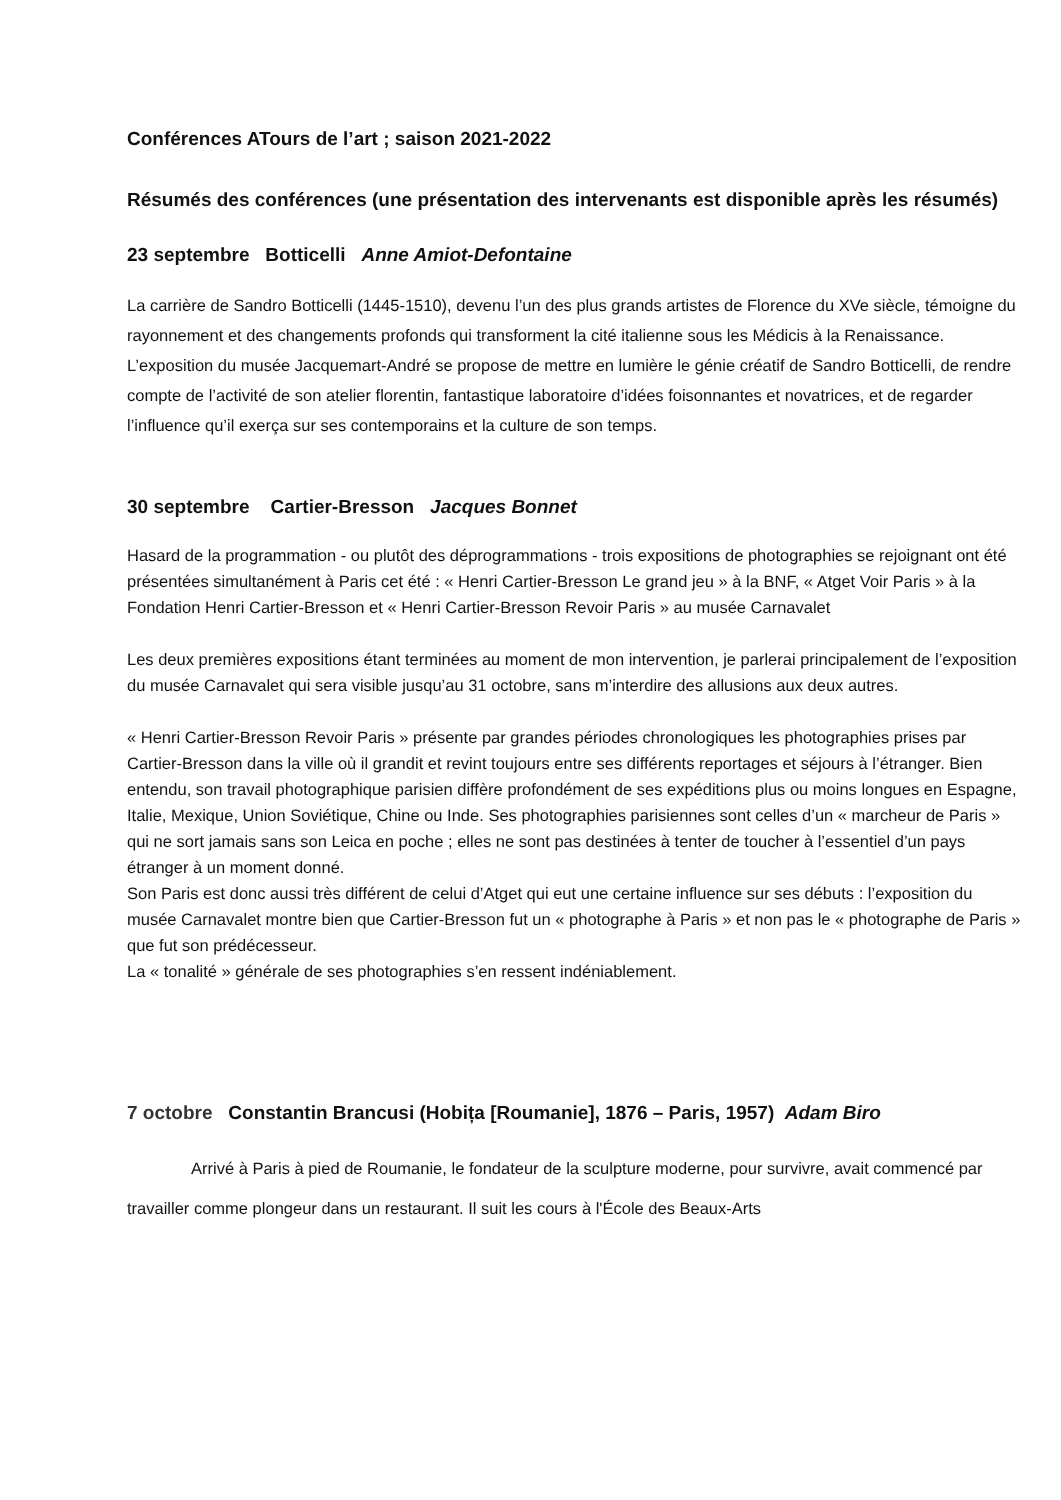Conférences ATours de l’art ; saison 2021-2022
Résumés des conférences (une présentation des intervenants est disponible après les résumés)
23 septembre Botticelli Anne Amiot-Defontaine
La carrière de Sandro Botticelli (1445-1510), devenu l’un des plus grands artistes de Florence du XVe siècle, témoigne du rayonnement et des changements profonds qui transforment la cité italienne sous les Médicis à la Renaissance. L’exposition du musée Jacquemart-André se propose de mettre en lumière le génie créatif de Sandro Botticelli, de rendre compte de l’activité de son atelier florentin, fantastique laboratoire d’idées foisonnantes et novatrices, et de regarder l’influence qu’il exerça sur ses contemporains et la culture de son temps.
30 septembre Cartier-Bresson Jacques Bonnet
Hasard de la programmation - ou plutôt des déprogrammations - trois expositions de photographies se rejoignant ont été présentées simultanément à Paris cet été : « Henri Cartier-Bresson Le grand jeu » à la BNF, « Atget Voir Paris » à la Fondation Henri Cartier-Bresson et « Henri Cartier-Bresson Revoir Paris » au musée Carnavalet
Les deux premières expositions étant terminées au moment de mon intervention, je parlerai principalement de l’exposition du musée Carnavalet qui sera visible jusqu’au 31 octobre, sans m’interdire des allusions aux deux autres.
« Henri Cartier-Bresson Revoir Paris » présente par grandes périodes chronologiques les photographies prises par Cartier-Bresson dans la ville où il grandit et revint toujours entre ses différents reportages et séjours à l’étranger. Bien entendu, son travail photographique parisien diffère profondément de ses expéditions plus ou moins longues en Espagne, Italie, Mexique, Union Soviétique, Chine ou Inde. Ses photographies parisiennes sont celles d’un « marcheur de Paris » qui ne sort jamais sans son Leica en poche ; elles ne sont pas destinées à tenter de toucher à l’essentiel d’un pays étranger à un moment donné.
Son Paris est donc aussi très différent de celui d’Atget qui eut une certaine influence sur ses débuts : l’exposition du musée Carnavalet montre bien que Cartier-Bresson fut un « photographe à Paris » et non pas le « photographe de Paris » que fut son prédécesseur.
La « tonalité » générale de ses photographies s’en ressent indéniablement.
7 octobre Constantin Brancusi (Hobița [Roumanie], 1876 – Paris, 1957) Adam Biro
Arrivé à Paris à pied de Roumanie, le fondateur de la sculpture moderne, pour survivre, avait commencé par travailler comme plongeur dans un restaurant. Il suit les cours à l'École des Beaux-Arts